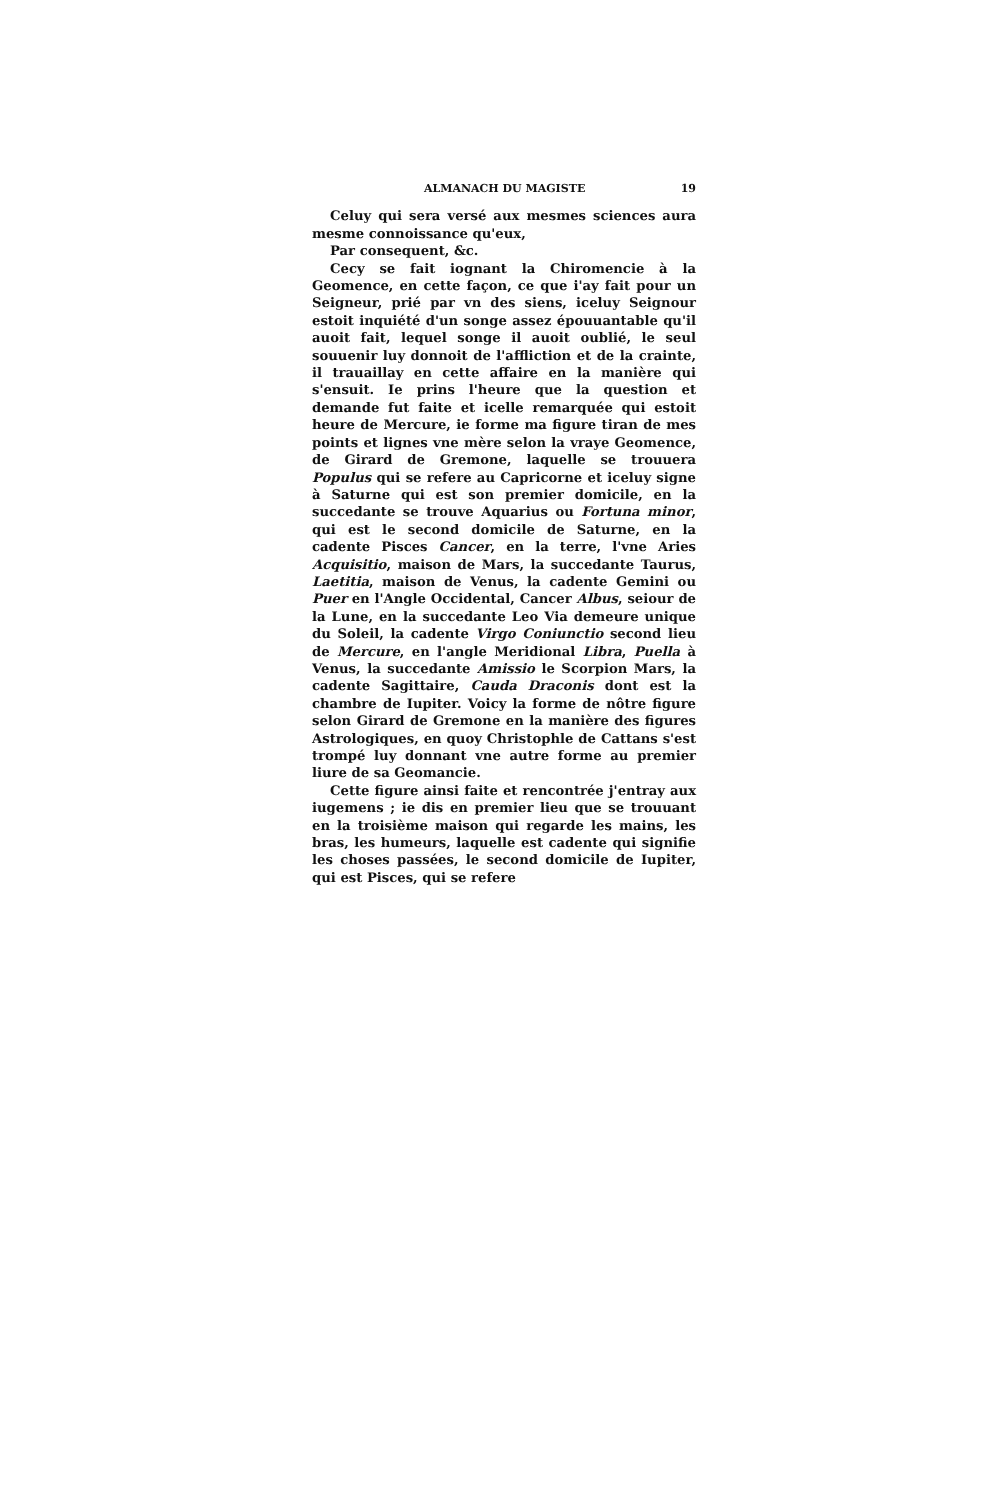ALMANACH DU MAGISTE 19
Celuy qui sera versé aux mesmes sciences aura mesme connoissance qu'eux,
Par consequent, &c.
Cecy se fait iognant la Chiromencie à la Geomence, en cette façon, ce que i'ay fait pour un Seigneur, prié par vn des siens, iceluy Seignour estoit inquiété d'un songe assez épouuantable qu'il auoit fait, lequel songe il auoit oublié, le seul souuenir luy donnoit de l'affliction et de la crainte, il trauaillay en cette affaire en la manière qui s'ensuit. Ie prins l'heure que la question et demande fut faite et icelle remarquée qui estoit heure de Mercure, ie forme ma figure tiran de mes points et lignes vne mère selon la vraye Geomence, de Girard de Gremone, laquelle se trouuera Populus qui se refere au Capricorne et iceluy signe à Saturne qui est son premier domicile, en la succedante se trouve Aquarius ou Fortuna minor, qui est le second domicile de Saturne, en la cadente Pisces Cancer, en la terre, l'vne Aries Acquisitio, maison de Mars, la succedante Taurus, Laetitia, maison de Venus, la cadente Gemini ou Puer en l'Angle Occidental, Cancer Albus, seiour de la Lune, en la succedante Leo Via demeure unique du Soleil, la cadente Virgo Coniunctio second lieu de Mercure, en l'angle Meridional Libra, Puella à Venus, la succedante Amissio le Scorpion Mars, la cadente Sagittaire, Cauda Draconis dont est la chambre de Iupiter. Voicy la forme de nôtre figure selon Girard de Gremone en la manière des figures Astrologiques, en quoy Christophle de Cattans s'est trompé luy donnant vne autre forme au premier liure de sa Geomancie.
Cette figure ainsi faite et rencontrée j'entray aux iugemens ; ie dis en premier lieu que se trouuant en la troisième maison qui regarde les mains, les bras, les humeurs, laquelle est cadente qui signifie les choses passées, le second domicile de Iupiter, qui est Pisces, qui se refere